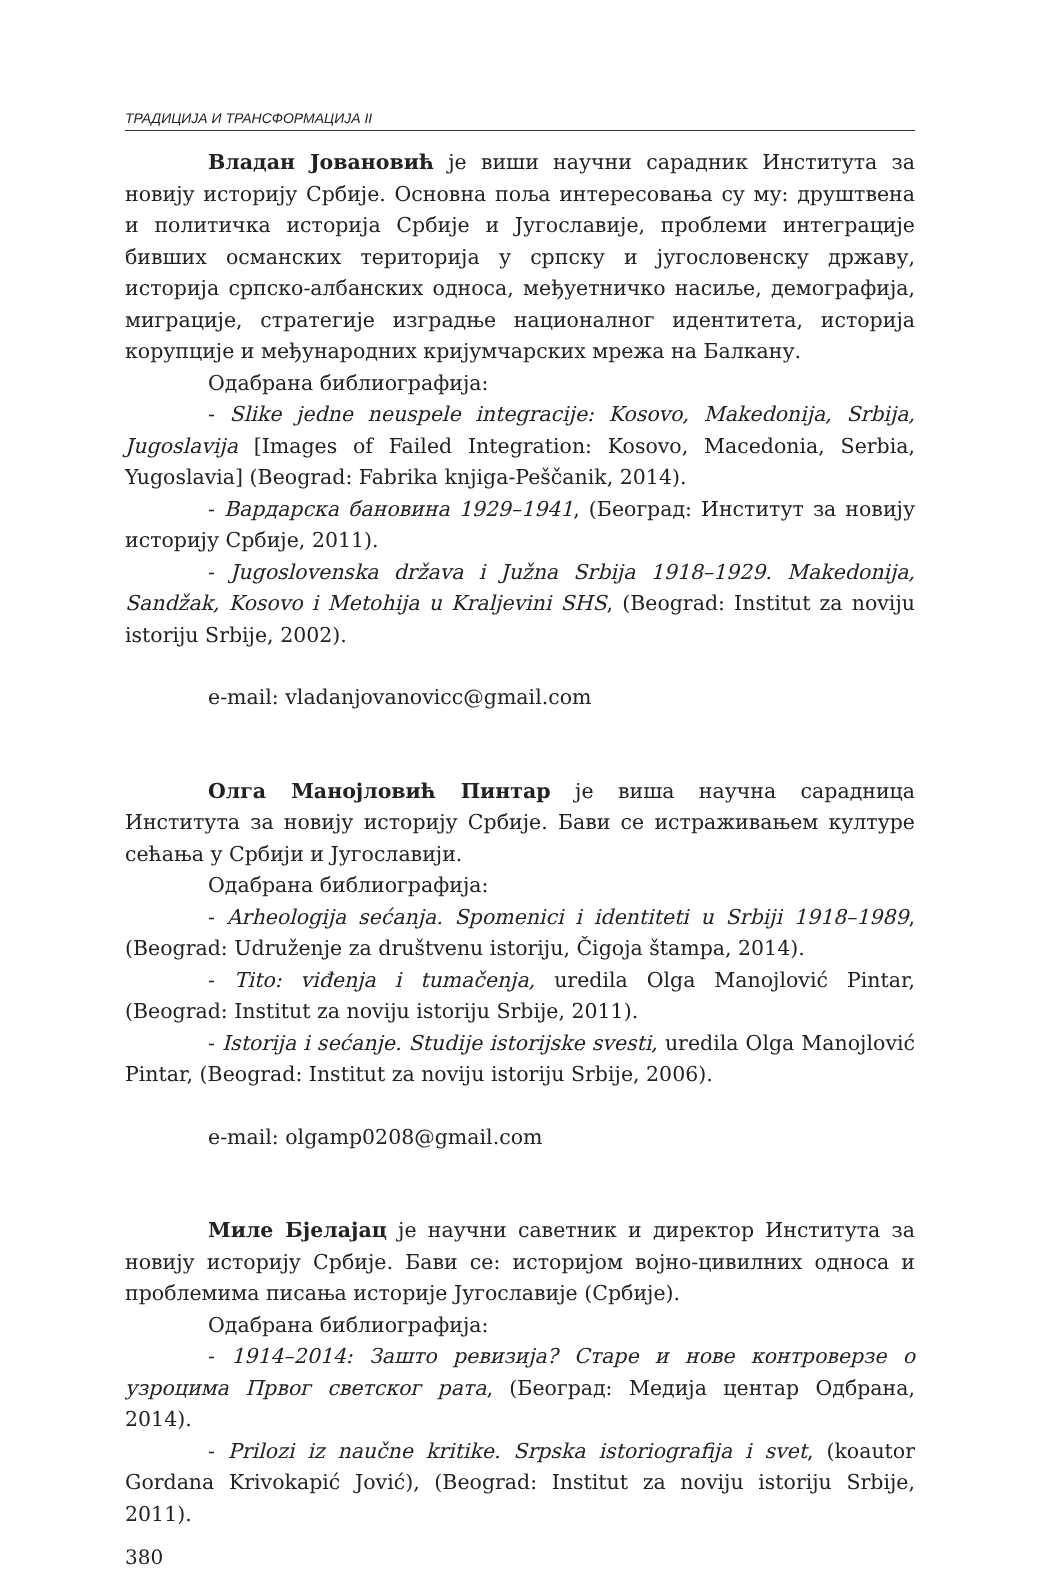ТРАДИЦИЈА И ТРАНСФОРМАЦИЈА II
Владан Јовановић је виши научни сарадник Института за новију историју Србије. Основна поља интересовања су му: друштвена и политичка историја Србије и Југославије, проблеми интеграције бивших османских територија у српску и југословенску државу, историја српско-албанских односа, међуетничко насиље, демографија, миграције, стратегије изградње националног идентитета, историја корупције и међународних кријумчарских мрежа на Балкану.
Одабрана библиографија:
- Slike jedne neuspele integracije: Kosovo, Makedonija, Srbija, Jugoslavija [Images of Failed Integration: Kosovo, Macedonia, Serbia, Yugoslavia] (Beograd: Fabrika knjiga-Peščanik, 2014).
- Вардарска бановина 1929–1941, (Београд: Институт за новију историју Србије, 2011).
- Jugoslovenska država i Južna Srbija 1918–1929. Makedonija, Sandžak, Kosovo i Metohija u Kraljevini SHS, (Beograd: Institut za noviju istoriju Srbije, 2002).
e-mail: vladanjovanovicc@gmail.com
Олга Манојловић Пинтар је виша научна сарадница Института за новију историју Србије. Бави се истраживањем културе сећања у Србији и Југославији.
Одабрана библиографија:
- Arheologija sećanja. Spomenici i identiteti u Srbiji 1918–1989, (Beograd: Udruženje za društvenu istoriju, Čigoja štampa, 2014).
- Tito: viđenja i tumačenja, uredila Olga Manojlović Pintar, (Beograd: Institut za noviju istoriju Srbije, 2011).
- Istorija i sećanje. Studije istorijske svesti, uredila Olga Manojlović Pintar, (Beograd: Institut za noviju istoriju Srbije, 2006).
e-mail: olgamp0208@gmail.com
Миле Бјелајац је научни саветник и директор Института за новију историју Србије. Бави се: историјом војно-цивилних односа и проблемима писања историје Југославије (Србије).
Одабрана библиографија:
- 1914–2014: Зашто ревизија? Старе и нове контроверзе о узроцима Првог светског рата, (Београд: Медија центар Одбрана, 2014).
- Prilozi iz naučne kritike. Srpska istoriografija i svet, (koautor Gordana Krivokapić Jović), (Beograd: Institut za noviju istoriju Srbije, 2011).
380